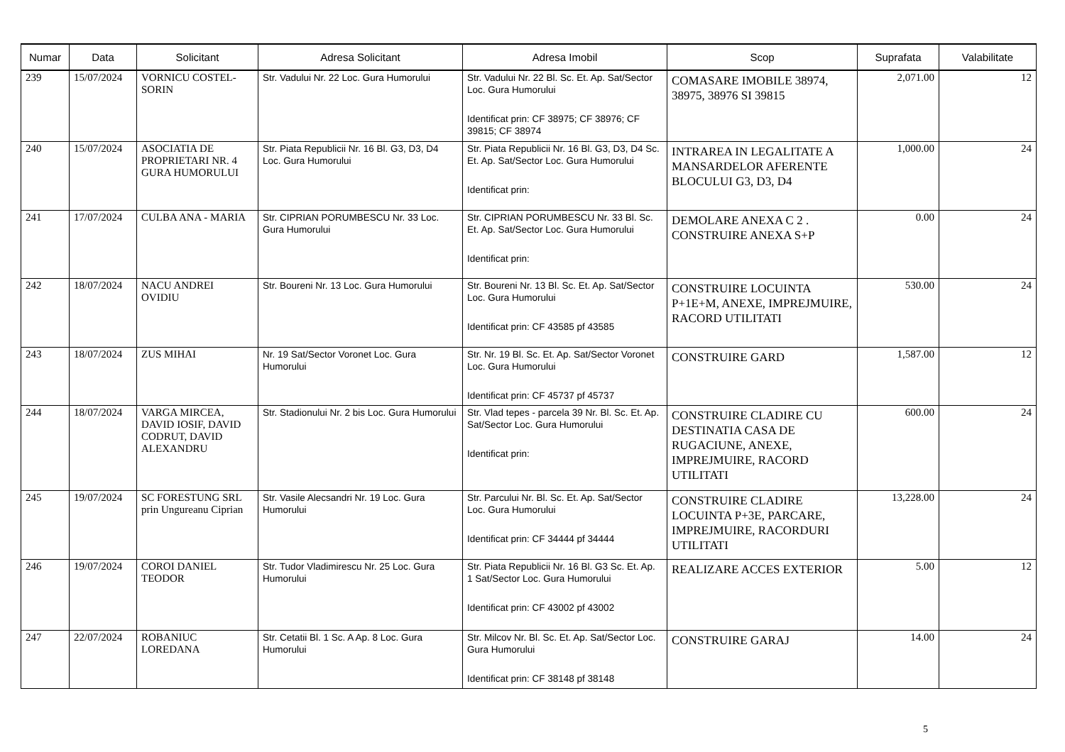| Numar | Data | Solicitant | Adresa Solicitant | Adresa Imobil | Scop | Suprafata | Valabilitate |
| --- | --- | --- | --- | --- | --- | --- | --- |
| 239 | 15/07/2024 | VORNICU COSTEL-SORIN | Str. Vadului Nr. 22 Loc. Gura Humorului | Str. Vadului Nr. 22 Bl. Sc. Et. Ap. Sat/Sector Loc. Gura Humorului Identificat prin: CF 38975; CF 38976; CF 39815; CF 38974 | COMASARE IMOBILE 38974, 38975, 38976 SI 39815 | 2,071.00 | 12 |
| 240 | 15/07/2024 | ASOCIATIA DE PROPRIETARI NR. 4 GURA HUMORULUI | Str. Piata Republicii Nr. 16 Bl. G3, D3, D4 Loc. Gura Humorului | Str. Piata Republicii Nr. 16 Bl. G3, D3, D4 Sc. Et. Ap. Sat/Sector Loc. Gura Humorului Identificat prin: | INTRAREA IN LEGALITATE A MANSARDELOR AFERENTE BLOCULUI G3, D3, D4 | 1,000.00 | 24 |
| 241 | 17/07/2024 | CULBA ANA - MARIA | Str. CIPRIAN PORUMBESCU Nr. 33 Loc. Gura Humorului | Str. CIPRIAN PORUMBESCU Nr. 33 Bl. Sc. Et. Ap. Sat/Sector Loc. Gura Humorului Identificat prin: | DEMOLARE ANEXA C 2 . CONSTRUIRE ANEXA S+P | 0.00 | 24 |
| 242 | 18/07/2024 | NACU ANDREI OVIDIU | Str. Boureni Nr. 13 Loc. Gura Humorului | Str. Boureni Nr. 13 Bl. Sc. Et. Ap. Sat/Sector Loc. Gura Humorului Identificat prin: CF 43585 pf 43585 | CONSTRUIRE LOCUINTA P+1E+M, ANEXE, IMPREJMUIRE, RACORD UTILITATI | 530.00 | 24 |
| 243 | 18/07/2024 | ZUS MIHAI | Nr. 19 Sat/Sector Voronet Loc. Gura Humorului | Str. Nr. 19 Bl. Sc. Et. Ap. Sat/Sector Voronet Loc. Gura Humorului Identificat prin: CF 45737 pf 45737 | CONSTRUIRE GARD | 1,587.00 | 12 |
| 244 | 18/07/2024 | VARGA MIRCEA, DAVID IOSIF, DAVID CODRUT, DAVID ALEXANDRU | Str. Stadionului Nr. 2 bis Loc. Gura Humorului | Str. Vlad tepes - parcela 39 Nr. Bl. Sc. Et. Ap. Sat/Sector Loc. Gura Humorului Identificat prin: | CONSTRUIRE CLADIRE CU DESTINATIA CASA DE RUGACIUNE, ANEXE, IMPREJMUIRE, RACORD UTILITATI | 600.00 | 24 |
| 245 | 19/07/2024 | SC FORESTUNG SRL prin Ungureanu Ciprian | Str. Vasile Alecsandri Nr. 19 Loc. Gura Humorului | Str. Parcului Nr. Bl. Sc. Et. Ap. Sat/Sector Loc. Gura Humorului Identificat prin: CF 34444 pf 34444 | CONSTRUIRE CLADIRE LOCUINTA P+3E, PARCARE, IMPREJMUIRE, RACORDURI UTILITATI | 13,228.00 | 24 |
| 246 | 19/07/2024 | COROI DANIEL TEODOR | Str. Tudor Vladimirescu Nr. 25 Loc. Gura Humorului | Str. Piata Republicii Nr. 16 Bl. G3 Sc. Et. Ap. 1 Sat/Sector Loc. Gura Humorului Identificat prin: CF 43002 pf 43002 | REALIZARE ACCES EXTERIOR | 5.00 | 12 |
| 247 | 22/07/2024 | ROBANIUC LOREDANA | Str. Cetatii Bl. 1 Sc. A Ap. 8 Loc. Gura Humorului | Str. Milcov Nr. Bl. Sc. Et. Ap. Sat/Sector Loc. Gura Humorului Identificat prin: CF 38148 pf 38148 | CONSTRUIRE GARAJ | 14.00 | 24 |
5